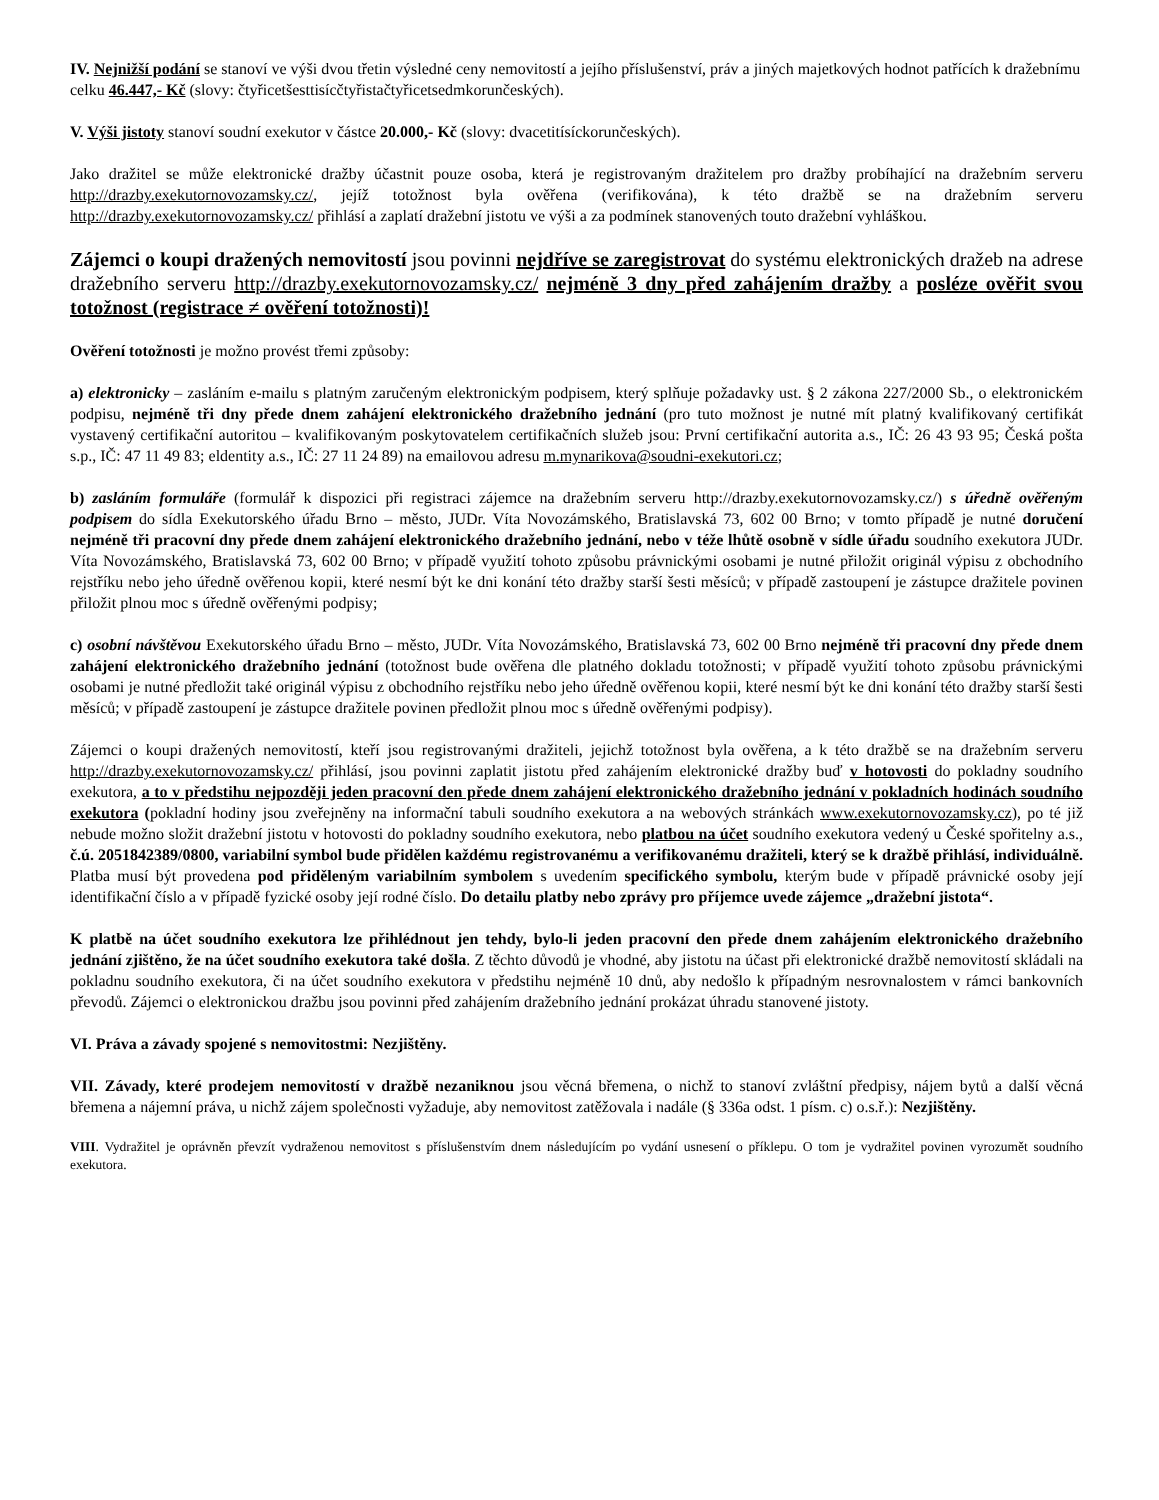IV. Nejnižší podání se stanoví ve výši dvou třetin výsledné ceny nemovitostí a jejího příslušenství, práv a jiných majetkových hodnot patřících k dražebnímu celku 46.447,- Kč (slovy: čtyřicetšesttisícčtyřistačtyřicetsedmkorunčeských).
V. Výši jistoty stanoví soudní exekutor v částce 20.000,- Kč (slovy: dvacetitísíckorunčeských).
Jako dražitel se může elektronické dražby účastnit pouze osoba, která je registrovaným dražitelem pro dražby probíhající na dražebním serveru http://drazby.exekutornovozamsky.cz/, jejíž totožnost byla ověřena (verifikována), k této dražbě se na dražebním serveru http://drazby.exekutornovozamsky.cz/ přihlásí a zaplatí dražební jistotu ve výši a za podmínek stanovených touto dražební vyhláškou.
Zájemci o koupi dražených nemovitostí jsou povinni nejdříve se zaregistrovat do systému elektronických dražeb na adrese dražebního serveru http://drazby.exekutornovozamsky.cz/ nejméně 3 dny před zahájením dražby a posléze ověřit svou totožnost (registrace ≠ ověření totožnosti)!
Ověření totožnosti je možno provést třemi způsoby:
a) elektronicky – zasláním e-mailu s platným zaručeným elektronickým podpisem, který splňuje požadavky ust. § 2 zákona 227/2000 Sb., o elektronickém podpisu, nejméně tři dny přede dnem zahájení elektronického dražebního jednání (pro tuto možnost je nutné mít platný kvalifikovaný certifikát vystavený certifikační autoritou – kvalifikovaným poskytovatelem certifikačních služeb jsou: První certifikační autorita a.s., IČ: 26 43 93 95; Česká pošta s.p., IČ: 47 11 49 83; eldentity a.s., IČ: 27 11 24 89) na emailovou adresu m.mynarikova@soudni-exekutori.cz;
b) zasláním formuláře (formulář k dispozici při registraci zájemce na dražebním serveru http://drazby.exekutornovozamsky.cz/) s úředně ověřeným podpisem do sídla Exekutorského úřadu Brno – město, JUDr. Víta Novozámského, Bratislavská 73, 602 00 Brno; v tomto případě je nutné doručení nejméně tři pracovní dny přede dnem zahájení elektronického dražebního jednání, nebo v téže lhůtě osobně v sídle úřadu soudního exekutora JUDr. Víta Novozámského, Bratislavská 73, 602 00 Brno; v případě využití tohoto způsobu právnickými osobami je nutné přiložit originál výpisu z obchodního rejstříku nebo jeho úředně ověřenou kopii, které nesmí být ke dni konání této dražby starší šesti měsíců; v případě zastoupení je zástupce dražitele povinen přiložit plnou moc s úředně ověřenými podpisy;
c) osobní návštěvou Exekutorského úřadu Brno – město, JUDr. Víta Novozámského, Bratislavská 73, 602 00 Brno nejméně tři pracovní dny přede dnem zahájení elektronického dražebního jednání (totožnost bude ověřena dle platného dokladu totožnosti; v případě využití tohoto způsobu právnickými osobami je nutné předložit také originál výpisu z obchodního rejstříku nebo jeho úředně ověřenou kopii, které nesmí být ke dni konání této dražby starší šesti měsíců; v případě zastoupení je zástupce dražitele povinen předložit plnou moc s úředně ověřenými podpisy).
Zájemci o koupi dražených nemovitostí, kteří jsou registrovanými dražiteli, jejichž totožnost byla ověřena, a k této dražbě se na dražebním serveru http://drazby.exekutornovozamsky.cz/ přihlásí, jsou povinni zaplatit jistotu před zahájením elektronické dražby buď v hotovosti do pokladny soudního exekutora, a to v předstihu nejpozději jeden pracovní den přede dnem zahájení elektronického dražebního jednání v pokladních hodinách soudního exekutora (pokladní hodiny jsou zveřejněny na informační tabuli soudního exekutora a na webových stránkách www.exekutornovozamsky.cz), po té již nebude možno složit dražební jistotu v hotovosti do pokladny soudního exekutora, nebo platbou na účet soudního exekutora vedený u České spořitelny a.s., č.ú. 2051842389/0800, variabilní symbol bude přidělen každému registrovanému a verifikovanému dražiteli, který se k dražbě přihlásí, individuálně. Platba musí být provedena pod přiděleným variabilním symbolem s uvedením specifického symbolu, kterým bude v případě právnické osoby její identifikační číslo a v případě fyzické osoby její rodné číslo. Do detailu platby nebo zprávy pro příjemce uvede zájemce „dražební jistota“.
K platbě na účet soudního exekutora lze přihlédnout jen tehdy, bylo-li jeden pracovní den přede dnem zahájením elektronického dražebního jednání zjištěno, že na účet soudního exekutora také došla. Z těchto důvodů je vhodné, aby jistotu na účast při elektronické dražbě nemovitostí skládali na pokladnu soudního exekutora, či na účet soudního exekutora v předstihu nejméně 10 dnů, aby nedošlo k případným nesrovnalostem v rámci bankovních převodů. Zájemci o elektronickou dražbu jsou povinni před zahájením dražebního jednání prokázat úhradu stanovené jistoty.
VI. Práva a závady spojené s nemovitostmi: Nezjištěny.
VII. Závady, které prodejem nemovitostí v dražbě nezaniknou jsou věcná břemena, o nichž to stanoví zvláštní předpisy, nájem bytů a další věcná břemena a nájemní práva, u nichž zájem společnosti vyžaduje, aby nemovitost zatěžovala i nadále (§ 336a odst. 1 písm. c) o.s.ř.): Nezjištěny.
VIII. Vydražitel je oprávněn převzít vydraženou nemovitost s příslušenstvím dnem následujícím po vydání usnesení o příklepu. O tom je vydražitel povinen vyrozumět soudního exekutora.